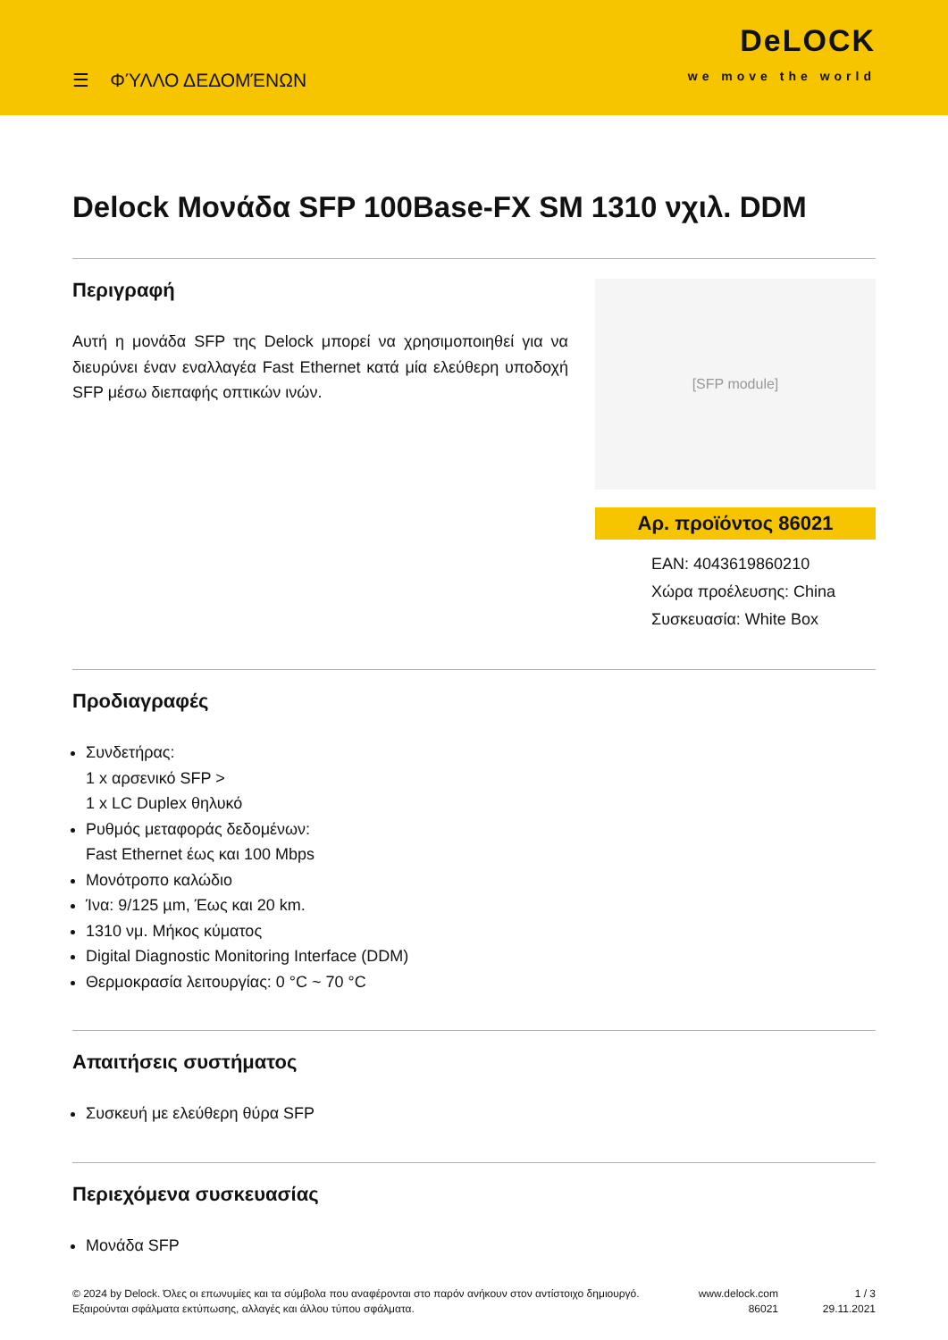☰ ΦΎΛΛΟ ΔΕΔΟΜΈΝΩΝ
DeLOCK
we move the world
Delock Μονάδα SFP 100Base-FX SM 1310 νχιλ. DDM
Περιγραφή
Αυτή η μονάδα SFP της Delock μπορεί να χρησιμοποιηθεί για να διευρύνει έναν εναλλαγέα Fast Ethernet κατά μία ελεύθερη υποδοχή SFP μέσω διεπαφής οπτικών ινών.
[SFP module]
Αρ. προϊόντος 86021
EAN: 4043619860210
Χώρα προέλευσης: China
Συσκευασία: White Box
Προδιαγραφές
Συνδετήρας:
1 x αρσενικό SFP >
1 x LC Duplex θηλυκό
Ρυθμός μεταφοράς δεδομένων:
Fast Ethernet έως και 100 Mbps
Μονότροπο καλώδιο
Ίνα: 9/125 µm, Έως και 20 km.
1310 νμ. Μήκος κύματος
Digital Diagnostic Monitoring Interface (DDM)
Θερμοκρασία λειτουργίας: 0 °C ~ 70 °C
Απαιτήσεις συστήματος
Συσκευή με ελεύθερη θύρα SFP
Περιεχόμενα συσκευασίας
Μονάδα SFP
© 2024 by Delock. Όλες οι επωνυμίες και τα σύμβολα που αναφέρονται στο παρόν ανήκουν στον αντίστοιχο δημιουργό. Εξαιρούνται σφάλματα εκτύπωσης, αλλαγές και άλλου τύπου σφάλματα.
www.delock.com
86021
1 / 3
29.11.2021